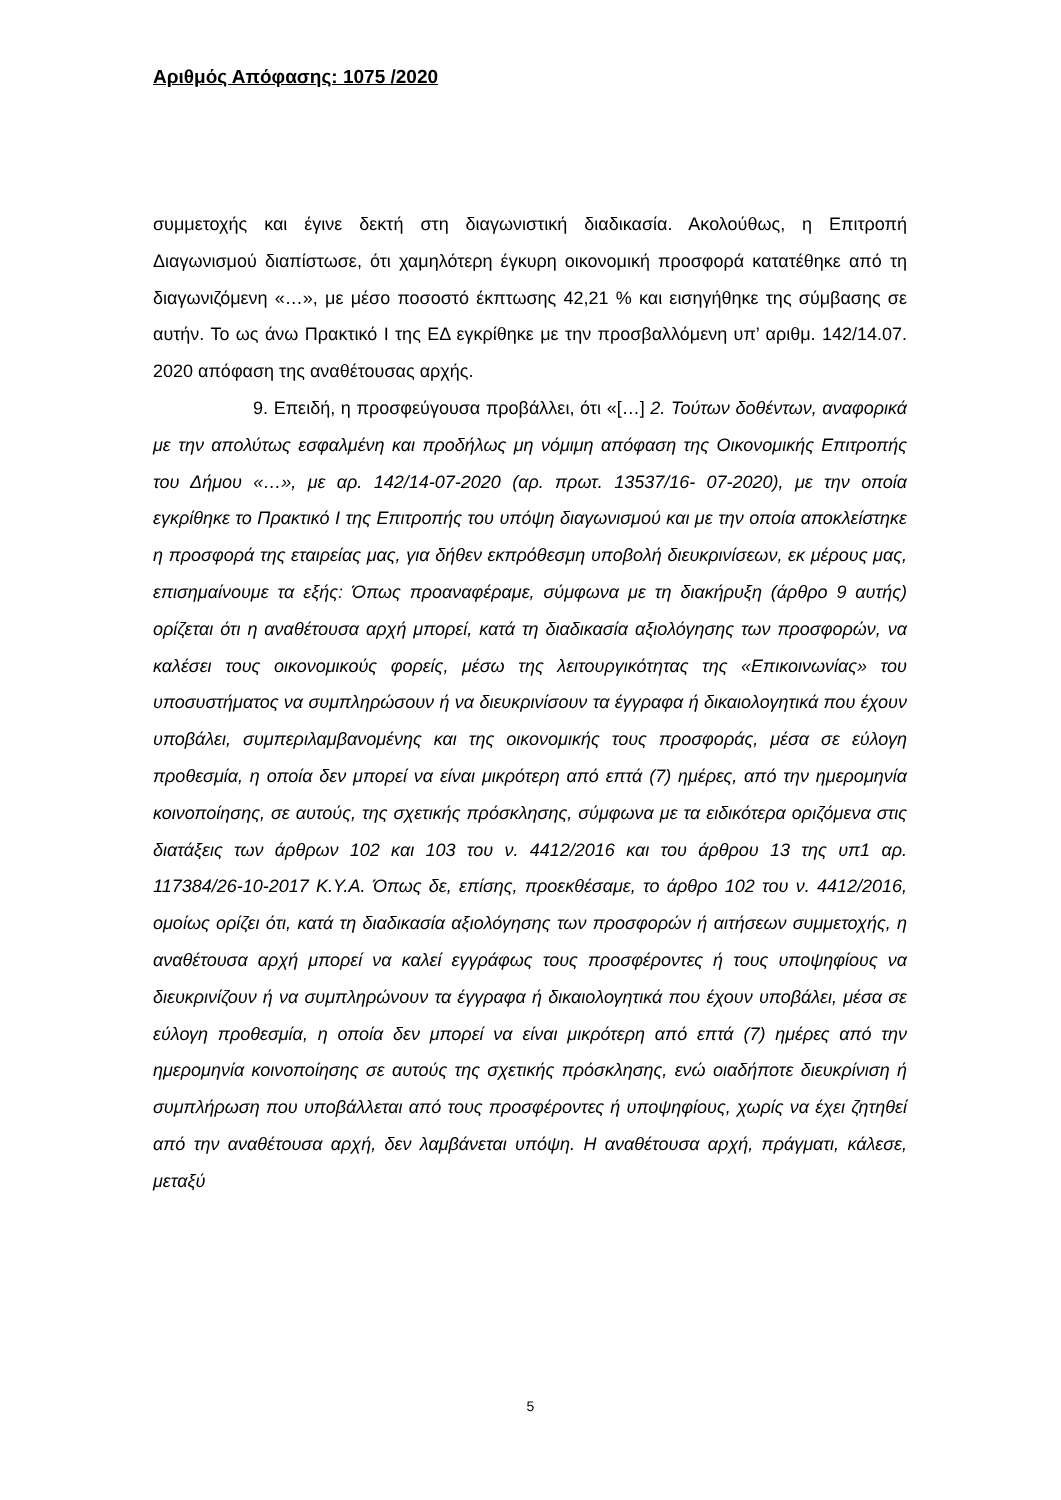Αριθμός Απόφασης: 1075 /2020
συμμετοχής και έγινε δεκτή στη διαγωνιστική διαδικασία. Ακολούθως, η Επιτροπή Διαγωνισμού διαπίστωσε, ότι χαμηλότερη έγκυρη οικονομική προσφορά κατατέθηκε από τη διαγωνιζόμενη «…», με μέσο ποσοστό έκπτωσης 42,21 % και εισηγήθηκε της σύμβασης σε αυτήν. Το ως άνω Πρακτικό Ι της ΕΔ εγκρίθηκε με την προσβαλλόμενη υπ’ αριθμ. 142/14.07. 2020 απόφαση της αναθέτουσας αρχής.
9. Επειδή, η προσφεύγουσα προβάλλει, ότι «[…] 2. Τούτων δοθέντων, αναφορικά με την απολύτως εσφαλμένη και προδήλως μη νόμιμη απόφαση της Οικονομικής Επιτροπής του Δήμου «…», με αρ. 142/14-07-2020 (αρ. πρωτ. 13537/16- 07-2020), με την οποία εγκρίθηκε το Πρακτικό Ι της Επιτροπής του υπόψη διαγωνισμού και με την οποία αποκλείστηκε η προσφορά της εταιρείας μας, για δήθεν εκπρόθεσμη υποβολή διευκρινίσεων, εκ μέρους μας, επισημαίνουμε τα εξής: Όπως προαναφέραμε, σύμφωνα με τη διακήρυξη (άρθρο 9 αυτής) ορίζεται ότι η αναθέτουσα αρχή μπορεί, κατά τη διαδικασία αξιολόγησης των προσφορών, να καλέσει τους οικονομικούς φορείς, μέσω της λειτουργικότητας της «Επικοινωνίας» του υποσυστήματος να συμπληρώσουν ή να διευκρινίσουν τα έγγραφα ή δικαιολογητικά που έχουν υποβάλει, συμπεριλαμβανομένης και της οικονομικής τους προσφοράς, μέσα σε εύλογη προθεσμία, η οποία δεν μπορεί να είναι μικρότερη από επτά (7) ημέρες, από την ημερομηνία κοινοποίησης, σε αυτούς, της σχετικής πρόσκλησης, σύμφωνα με τα ειδικότερα οριζόμενα στις διατάξεις των άρθρων 102 και 103 του ν. 4412/2016 και του άρθρου 13 της υπ1 αρ. 117384/26-10-2017 Κ.Υ.Α. Όπως δε, επίσης, προεκθέσαμε, το άρθρο 102 του ν. 4412/2016, ομοίως ορίζει ότι, κατά τη διαδικασία αξιολόγησης των προσφορών ή αιτήσεων συμμετοχής, η αναθέτουσα αρχή μπορεί να καλεί εγγράφως τους προσφέροντες ή τους υποψηφίους να διευκρινίζουν ή να συμπληρώνουν τα έγγραφα ή δικαιολογητικά που έχουν υποβάλει, μέσα σε εύλογη προθεσμία, η οποία δεν μπορεί να είναι μικρότερη από επτά (7) ημέρες από την ημερομηνία κοινοποίησης σε αυτούς της σχετικής πρόσκλησης, ενώ οιαδήποτε διευκρίνιση ή συμπλήρωση που υποβάλλεται από τους προσφέροντες ή υποψηφίους, χωρίς να έχει ζητηθεί από την αναθέτουσα αρχή, δεν λαμβάνεται υπόψη. Η αναθέτουσα αρχή, πράγματι, κάλεσε, μεταξύ
5